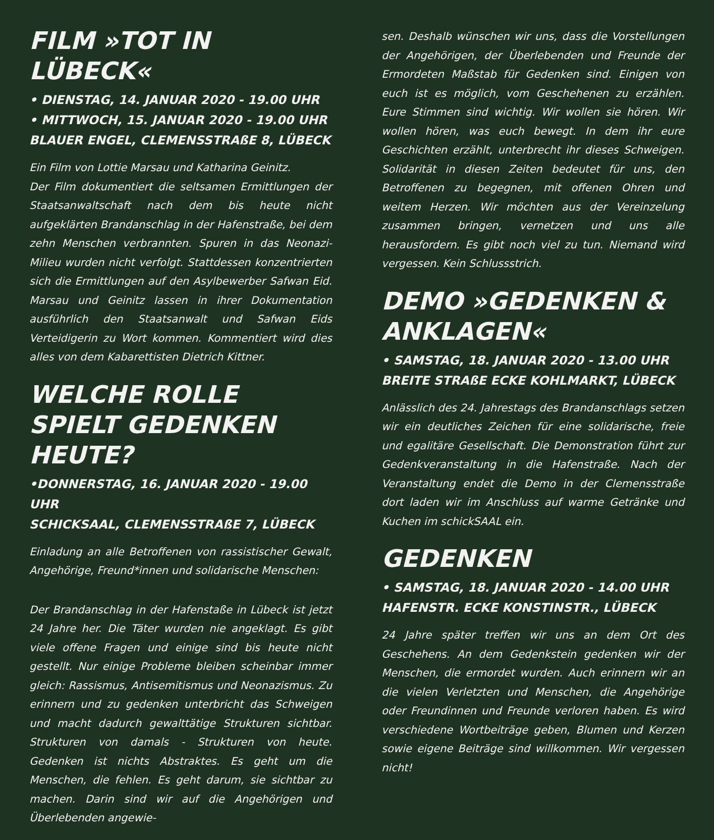FILM »TOT IN LÜBECK«
• DIENSTAG, 14. JANUAR 2020 - 19.00 UHR
• MITTWOCH, 15. JANUAR 2020 - 19.00 UHR
BLAUER ENGEL, CLEMENSSTRAßE 8, LÜBECK
Ein Film von Lottie Marsau und Katharina Geinitz.
Der Film dokumentiert die seltsamen Ermittlungen der Staatsanwaltschaft nach dem bis heute nicht aufgeklärten Brandanschlag in der Hafenstraße, bei dem zehn Menschen verbrannten. Spuren in das Neonazi-Milieu wurden nicht verfolgt. Stattdessen konzentrierten sich die Ermittlungen auf den Asylbewerber Safwan Eid. Marsau und Geinitz lassen in ihrer Dokumentation ausführlich den Staatsanwalt und Safwan Eids Verteidigerin zu Wort kommen. Kommentiert wird dies alles von dem Kabarettisten Dietrich Kittner.
WELCHE ROLLE SPIELT GEDENKEN HEUTE?
•DONNERSTAG, 16. JANUAR 2020 - 19.00 UHR
SCHICKSAAL, CLEMENSSTRAßE 7, LÜBECK
Einladung an alle Betroffenen von rassistischer Gewalt, Angehörige, Freund*innen und solidarische Menschen:
Der Brandanschlag in der Hafenstaße in Lübeck ist jetzt 24 Jahre her. Die Täter wurden nie angeklagt. Es gibt viele offene Fragen und einige sind bis heute nicht gestellt. Nur einige Probleme bleiben scheinbar immer gleich: Rassismus, Antisemitismus und Neonazismus. Zu erinnern und zu gedenken unterbricht das Schweigen und macht dadurch gewalttätige Strukturen sichtbar. Strukturen von damals - Strukturen von heute. Gedenken ist nichts Abstraktes. Es geht um die Menschen, die fehlen. Es geht darum, sie sichtbar zu machen. Darin sind wir auf die Angehörigen und Überlebenden angewie-
sen. Deshalb wünschen wir uns, dass die Vorstellungen der Angehörigen, der Überlebenden und Freunde der Ermordeten Maßstab für Gedenken sind. Einigen von euch ist es möglich, vom Geschehenen zu erzählen. Eure Stimmen sind wichtig. Wir wollen sie hören. Wir wollen hören, was euch bewegt. In dem ihr eure Geschichten erzählt, unterbrecht ihr dieses Schweigen. Solidarität in diesen Zeiten bedeutet für uns, den Betroffenen zu begegnen, mit offenen Ohren und weitem Herzen. Wir möchten aus der Vereinzelung zusammen bringen, vernetzen und uns alle herausfordern. Es gibt noch viel zu tun. Niemand wird vergessen. Kein Schlussstrich.
DEMO »GEDENKEN & ANKLAGEN«
• SAMSTAG, 18. JANUAR 2020 - 13.00 UHR
BREITE STRAßE ECKE KOHLMARKT, LÜBECK
Anlässlich des 24. Jahrestags des Brandanschlags setzen wir ein deutliches Zeichen für eine solidarische, freie und egalitäre Gesellschaft. Die Demonstration führt zur Gedenkveranstaltung in die Hafenstraße. Nach der Veranstaltung endet die Demo in der Clemensstraße dort laden wir im Anschluss auf warme Getränke und Kuchen im schickSAAL ein.
GEDENKEN
• SAMSTAG, 18. JANUAR 2020 - 14.00 UHR
HAFENSTR. ECKE KONSTINSTR., LÜBECK
24 Jahre später treffen wir uns an dem Ort des Geschehens. An dem Gedenkstein gedenken wir der Menschen, die ermordet wurden. Auch erinnern wir an die vielen Verletzten und Menschen, die Angehörige oder Freundinnen und Freunde verloren haben. Es wird verschiedene Wortbeiträge geben, Blumen und Kerzen sowie eigene Beiträge sind willkommen. Wir vergessen nicht!